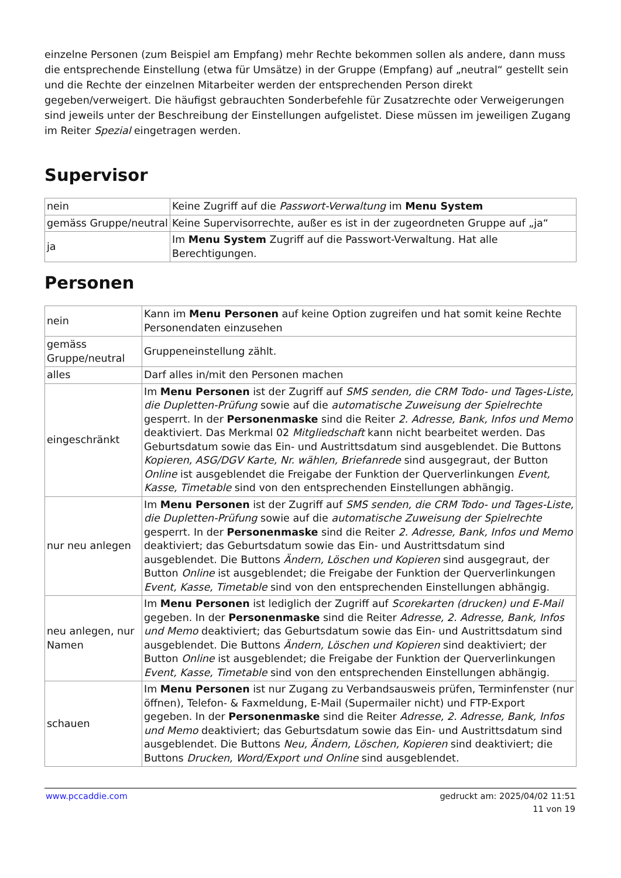einzelne Personen (zum Beispiel am Empfang) mehr Rechte bekommen sollen als andere, dann muss die entsprechende Einstellung (etwa für Umsätze) in der Gruppe (Empfang) auf „neutral“ gestellt sein und die Rechte der einzelnen Mitarbeiter werden der entsprechenden Person direkt gegeben/verweigert. Die häufigst gebrauchten Sonderbefehle für Zusatzrechte oder Verweigerungen sind jeweils unter der Beschreibung der Einstellungen aufgelistet. Diese müssen im jeweiligen Zugang im Reiter Spezial eingetragen werden.
Supervisor
| nein | Keine Zugriff auf die Passwort-Verwaltung im Menu System |
| gemäss Gruppe/neutral | Keine Supervisorrechte, außer es ist in der zugeordneten Gruppe auf „ja“ |
| ja | Im Menu System Zugriff auf die Passwort-Verwaltung. Hat alle Berechtigungen. |
Personen
| nein | Kann im Menu Personen auf keine Option zugreifen und hat somit keine Rechte Personendaten einzusehen |
| gemäss Gruppe/neutral | Gruppeneinstellung zählt. |
| alles | Darf alles in/mit den Personen machen |
| eingeschränkt | Im Menu Personen ist der Zugriff auf SMS senden, die CRM Todo- und Tages-Liste, die Dupletten-Prüfung sowie auf die automatische Zuweisung der Spielrechte gesperrt. In der Personenmaske sind die Reiter 2. Adresse, Bank, Infos und Memo deaktiviert. Das Merkmal 02 Mitgliedschaft kann nicht bearbeitet werden. Das Geburtsdatum sowie das Ein- und Austrittsdatum sind ausgeblendet. Die Buttons Kopieren, ASG/DGV Karte, Nr. wählen, Briefanrede sind ausgegraut, der Button Online ist ausgeblendet die Freigabe der Funktion der Querverlinkungen Event, Kasse, Timetable sind von den entsprechenden Einstellungen abhängig. |
| nur neu anlegen | Im Menu Personen ist der Zugriff auf SMS senden, die CRM Todo- und Tages-Liste, die Dupletten-Prüfung sowie auf die automatische Zuweisung der Spielrechte gesperrt. In der Personenmaske sind die Reiter 2. Adresse, Bank, Infos und Memo deaktiviert; das Geburtsdatum sowie das Ein- und Austrittsdatum sind ausgeblendet. Die Buttons Ändern, Löschen und Kopieren sind ausgegraut, der Button Online ist ausgeblendet; die Freigabe der Funktion der Querverlinkungen Event, Kasse, Timetable sind von den entsprechenden Einstellungen abhängig. |
| neu anlegen, nur Namen | Im Menu Personen ist lediglich der Zugriff auf Scorekarten (drucken) und E-Mail gegeben. In der Personenmaske sind die Reiter Adresse, 2. Adresse, Bank, Infos und Memo deaktiviert; das Geburtsdatum sowie das Ein- und Austrittsdatum sind ausgeblendet. Die Buttons Ändern, Löschen und Kopieren sind deaktiviert; der Button Online ist ausgeblendet; die Freigabe der Funktion der Querverlinkungen Event, Kasse, Timetable sind von den entsprechenden Einstellungen abhängig. |
| schauen | Im Menu Personen ist nur Zugang zu Verbandsausweis prüfen, Terminfenster (nur öffnen), Telefon- & Faxmeldung, E-Mail (Supermailer nicht) und FTP-Export gegeben. In der Personenmaske sind die Reiter Adresse, 2. Adresse, Bank, Infos und Memo deaktiviert; das Geburtsdatum sowie das Ein- und Austrittsdatum sind ausgeblendet. Die Buttons Neu, Ändern, Löschen, Kopieren sind deaktiviert; die Buttons Drucken, Word/Export und Online sind ausgeblendet. |
www.pccaddie.com gedruckt am: 2025/04/02 11:51
11 von 19